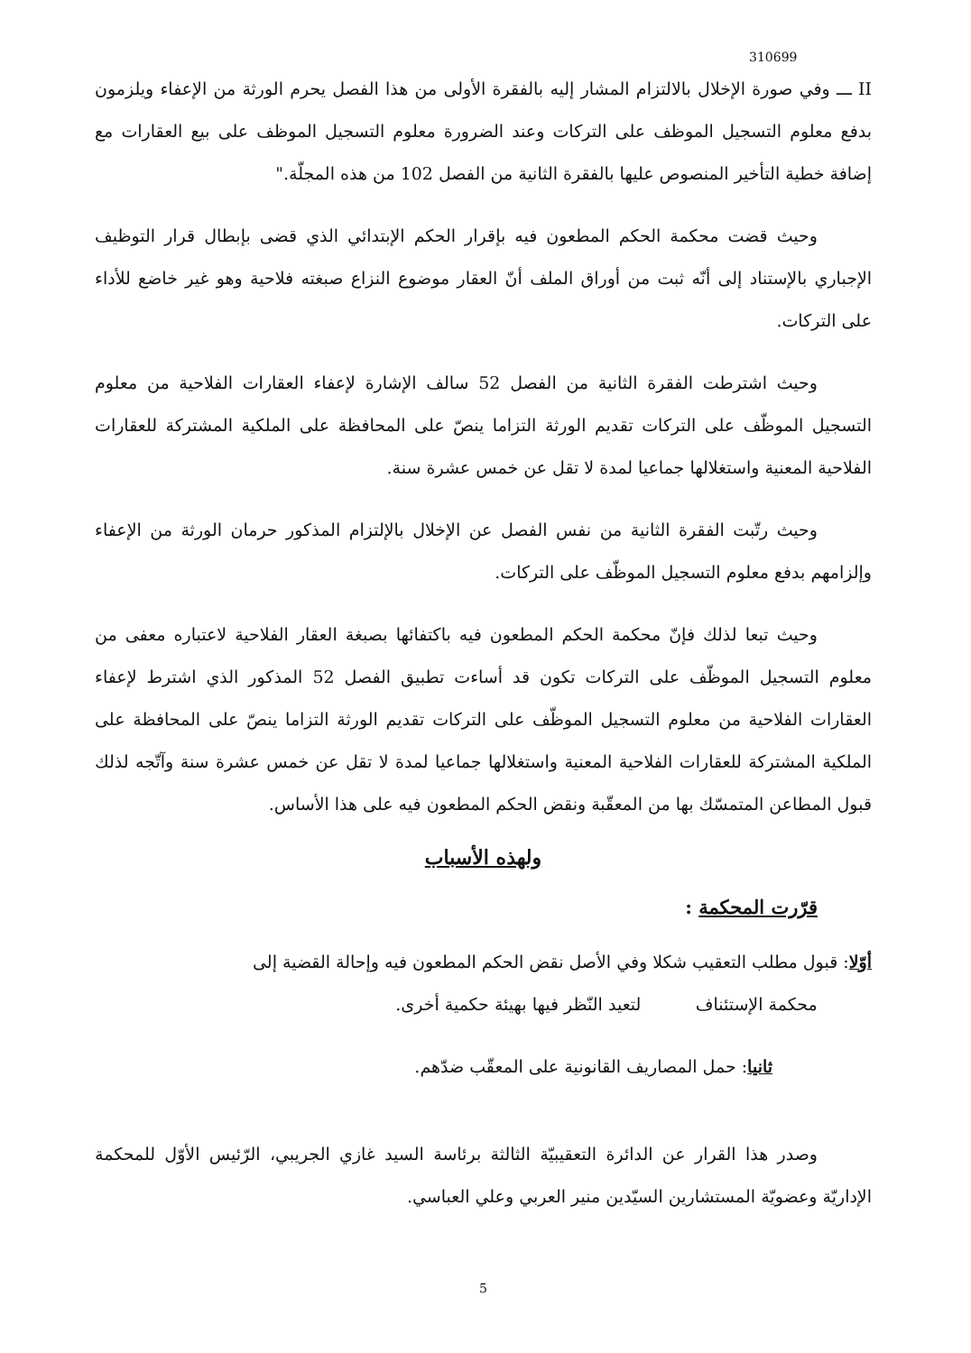310699
II ـــ وفي صورة الإخلال بالالتزام المشار إليه بالفقرة الأولى من هذا الفصل يحرم الورثة من الإعفاء ويلزمون بدفع معلوم التسجيل الموظف على التركات وعند الضرورة معلوم التسجيل الموظف على بيع العقارات مع إضافة خطية التأخير المنصوص عليها بالفقرة الثانية من الفصل 102 من هذه المجلّة."
وحيث قضت محكمة الحكم المطعون فيه بإقرار الحكم الإبتدائي الذي قضى بإبطال قرار التوظيف الإجباري بالإستناد إلى أنّه ثبت من أوراق الملف أنّ العقار موضوع النزاع صبغته فلاحية وهو غير خاضع للأداء على التركات.
وحيث اشترطت الفقرة الثانية من الفصل 52 سالف الإشارة لإعفاء العقارات الفلاحية من معلوم التسجيل الموظّف على التركات تقديم الورثة التزاما ينصّ على المحافظة على الملكية المشتركة للعقارات الفلاحية المعنية واستغلالها جماعيا لمدة لا تقل عن خمس عشرة سنة.
وحيث رتّبت الفقرة الثانية من نفس الفصل عن الإخلال بالإلتزام المذكور حرمان الورثة من الإعفاء وإلزامهم بدفع معلوم التسجيل الموظّف على التركات.
وحيث تبعا لذلك فإنّ محكمة الحكم المطعون فيه باكتفائها بصبغة العقار الفلاحية لاعتباره معفى من معلوم التسجيل الموظّف على التركات تكون قد أساءت تطبيق الفصل 52 المذكور الذي اشترط لإعفاء العقارات الفلاحية من معلوم التسجيل الموظّف على التركات تقديم الورثة التزاما ينصّ على المحافظة على الملكية المشتركة للعقارات الفلاحية المعنية واستغلالها جماعيا لمدة لا تقل عن خمس عشرة سنة وآتّجه لذلك قبول المطاعن المتمسّك بها من المعقّبة ونقض الحكم المطعون فيه على هذا الأساس.
ولهذه الأسباب
قرّرت المحكمة :
أوّلا: قبول مطلب التعقيب شكلا وفي الأصل نقض الحكم المطعون فيه وإحالة القضية إلى
محكمة الإستئناف لتعيد النّظر فيها بهيئة حكمية أخرى.
ثانيا: حمل المصاريف القانونية على المعقّب ضدّهم.
وصدر هذا القرار عن الدائرة التعقيبيّة الثالثة برئاسة السيد غازي الجريبي، الرّئيس الأوّل للمحكمة الإداريّة وعضويّة المستشارين السيّدين منير العربي وعلي العباسي.
5